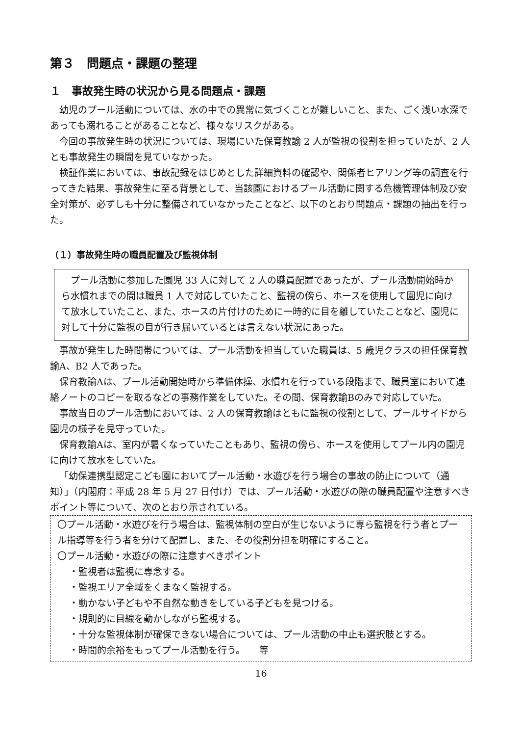第３　問題点・課題の整理
１　事故発生時の状況から見る問題点・課題
幼児のプール活動については、水の中での異常に気づくことが難しいこと、また、ごく浅い水深であっても溺れることがあることなど、様々なリスクがある。
今回の事故発生時の状況については、現場にいた保育教諭 2 人が監視の役割を担っていたが、2 人とも事故発生の瞬間を見ていなかった。
検証作業においては、事故記録をはじめとした詳細資料の確認や、関係者ヒアリング等の調査を行ってきた結果、事故発生に至る背景として、当該園におけるプール活動に関する危機管理体制及び安全対策が、必ずしも十分に整備されていなかったことなど、以下のとおり問題点・課題の抽出を行った。
（１）事故発生時の職員配置及び監視体制
プール活動に参加した園児 33 人に対して 2 人の職員配置であったが、プール活動開始時から水慣れまでの間は職員 1 人で対応していたこと、監視の傍ら、ホースを使用して園児に向けて放水していたこと、また、ホースの片付けのために一時的に目を離していたことなど、園児に対して十分に監視の目が行き届いているとは言えない状況にあった。
事故が発生した時間帯については、プール活動を担当していた職員は、5 歳児クラスの担任保育教諭A、B2 人であった。
保育教諭Aは、プール活動開始時から準備体操、水慣れを行っている段階まで、職員室において連絡ノートのコピーを取るなどの事務作業をしていた。その間、保育教諭Bのみで対応していた。
事故当日のプール活動においては、2 人の保育教諭はともに監視の役割として、プールサイドから園児の様子を見守っていた。
保育教諭Aは、室内が暑くなっていたこともあり、監視の傍ら、ホースを使用してプール内の園児に向けて放水をしていた。
「幼保連携型認定こども園においてプール活動・水遊びを行う場合の事故の防止について（通知）」（内閣府：平成 28 年 5 月 27 日付け）では、プール活動・水遊びの際の職員配置や注意すべきポイント等について、次のとおり示されている。
〇プール活動・水遊びを行う場合は、監視体制の空白が生じないように専ら監視を行う者とプール指導等を行う者を分けて配置し、また、その役割分担を明確にすること。
〇プール活動・水遊びの際に注意すべきポイント
・監視者は監視に専念する。
・監視エリア全域をくまなく監視する。
・動かない子どもや不自然な動きをしている子どもを見つける。
・規則的に目線を動かしながら監視する。
・十分な監視体制が確保できない場合については、プール活動の中止も選択肢とする。
・時間的余裕をもってプール活動を行う。　　等
16